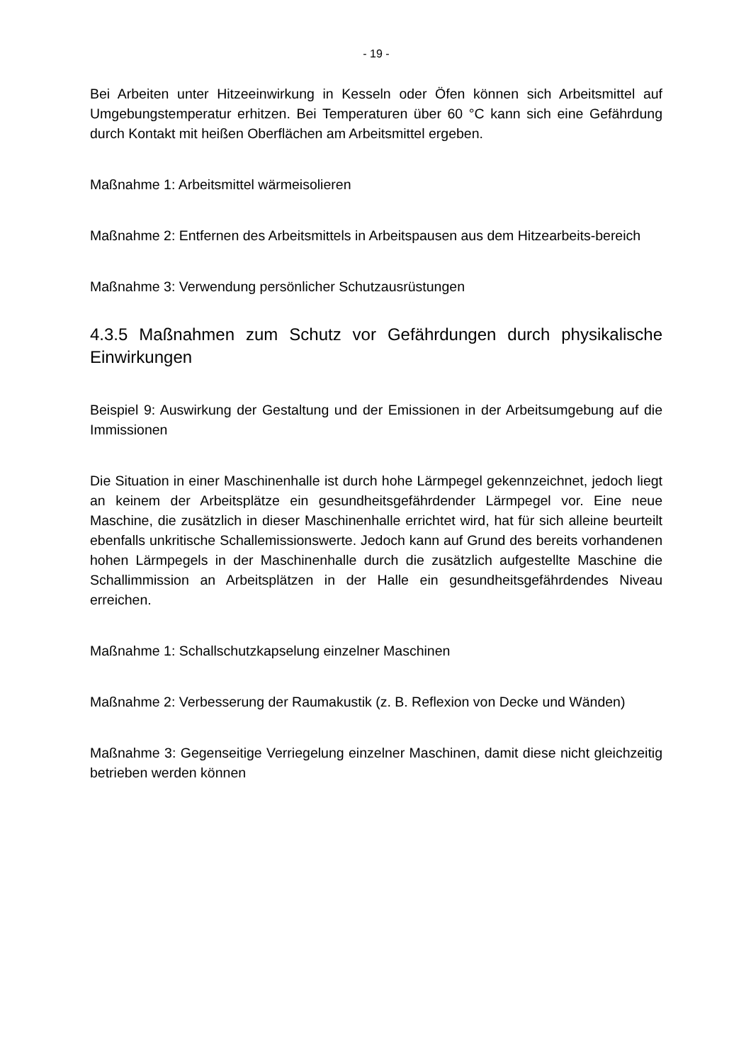- 19 -
Bei Arbeiten unter Hitzeeinwirkung in Kesseln oder Öfen können sich Arbeitsmittel auf Umgebungstemperatur erhitzen. Bei Temperaturen über 60 °C kann sich eine Gefährdung durch Kontakt mit heißen Oberflächen am Arbeitsmittel ergeben.
Maßnahme 1: Arbeitsmittel wärmeisolieren
Maßnahme 2: Entfernen des Arbeitsmittels in Arbeitspausen aus dem Hitzearbeits-bereich
Maßnahme 3: Verwendung persönlicher Schutzausrüstungen
4.3.5 Maßnahmen zum Schutz vor Gefährdungen durch physikalische Einwirkungen
Beispiel 9: Auswirkung der Gestaltung und der Emissionen in der Arbeitsumgebung auf die Immissionen
Die Situation in einer Maschinenhalle ist durch hohe Lärmpegel gekennzeichnet, jedoch liegt an keinem der Arbeitsplätze ein gesundheitsgefährdender Lärmpegel vor. Eine neue Maschine, die zusätzlich in dieser Maschinenhalle errichtet wird, hat für sich alleine beurteilt ebenfalls unkritische Schallemissionswerte. Jedoch kann auf Grund des bereits vorhandenen hohen Lärmpegels in der Maschinenhalle durch die zusätzlich aufgestellte Maschine die Schallimmission an Arbeitsplätzen in der Halle ein gesundheitsgefährdendes Niveau erreichen.
Maßnahme 1: Schallschutzkapselung einzelner Maschinen
Maßnahme 2: Verbesserung der Raumakustik (z. B. Reflexion von Decke und Wänden)
Maßnahme 3: Gegenseitige Verriegelung einzelner Maschinen, damit diese nicht gleichzeitig betrieben werden können